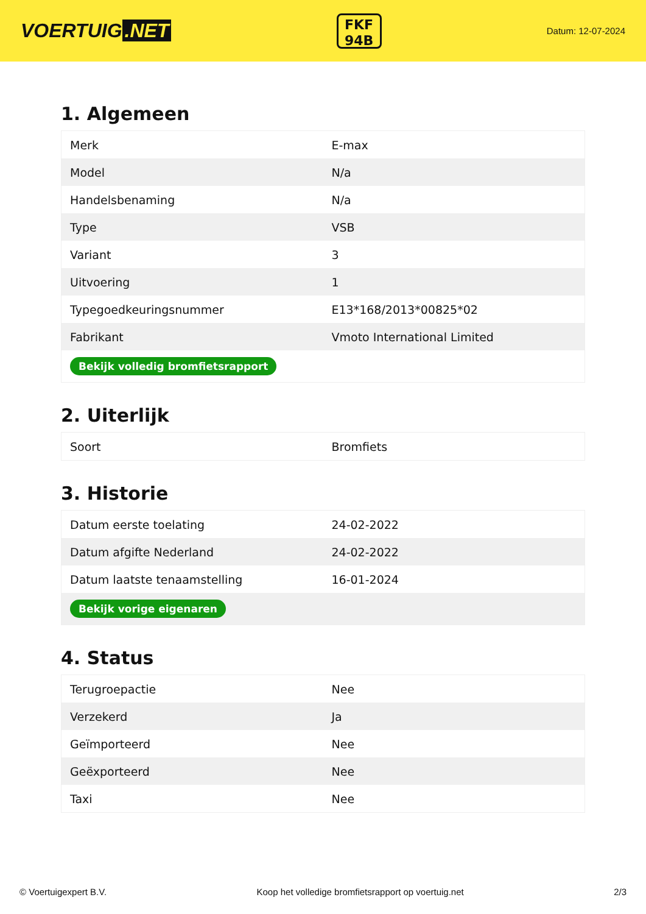VOERTUIG.NET
FKF
94B
Datum: 12-07-2024
1. Algemeen
| Merk | E-max |
| Model | N/a |
| Handelsbenaming | N/a |
| Type | VSB |
| Variant | 3 |
| Uitvoering | 1 |
| Typegoedkeuringsnummer | E13*168/2013*00825*02 |
| Fabrikant | Vmoto International Limited |
| Bekijk volledig bromfietsrapport | |
2. Uiterlijk
| Soort | Bromfiets |
3. Historie
| Datum eerste toelating | 24-02-2022 |
| Datum afgifte Nederland | 24-02-2022 |
| Datum laatste tenaamstelling | 16-01-2024 |
| Bekijk vorige eigenaren | |
4. Status
| Terugroepactie | Nee |
| Verzekerd | Ja |
| Geïmporteerd | Nee |
| Geëxporteerd | Nee |
| Taxi | Nee |
© Voertuigexpert B.V. Koop het volledige bromfietsrapport op voertuig.net 2/3